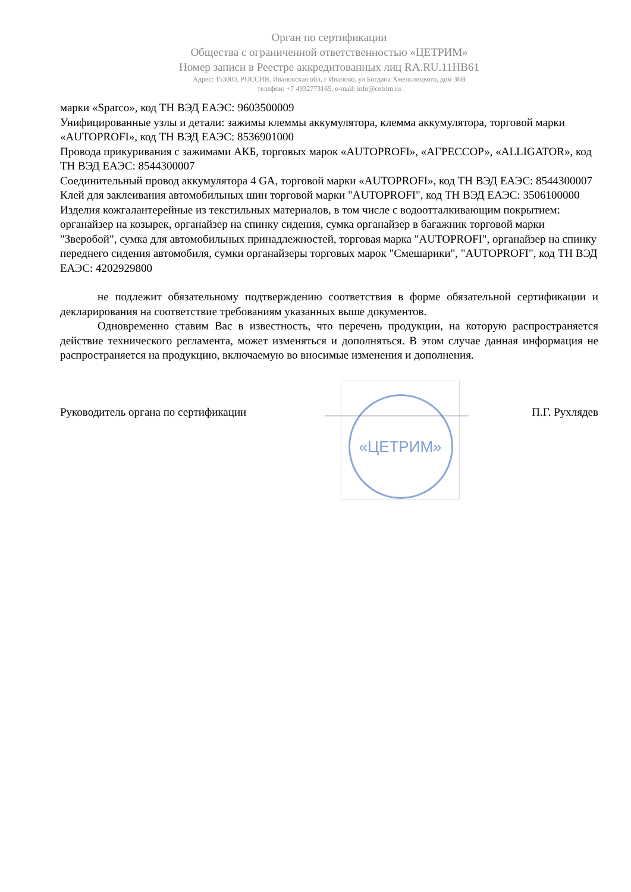Орган по сертификации
Общества с ограниченной ответственностью «ЦЕТРИМ»
Номер записи в Реестре аккредитованных лиц RA.RU.11НВ61
Адрес: 153000, РОССИЯ, Ивановская обл, г Иваново, ул Богдана Хмельницкого, дом 36В
телефон: +7 4932773165, e-mail: info@cetrim.ru
марки «Sparco», код ТН ВЭД ЕАЭС: 9603500009
Унифицированные узлы и детали: зажимы клеммы аккумулятора, клемма аккумулятора, торговой марки «AUTOPROFI», код ТН ВЭД ЕАЭС: 8536901000
Провода прикуривания с зажимами АКБ, торговых марок «AUTOPROFI», «АГРЕССОР», «ALLIGATOR», код ТН ВЭД ЕАЭС: 8544300007
Соединительный провод аккумулятора 4 GA, торговой марки «AUTOPROFI», код ТН ВЭД ЕАЭС: 8544300007
Клей для заклеивания автомобильных шин торговой марки "AUTOPROFI", код ТН ВЭД ЕАЭС: 3506100000
Изделия кожгалантерейные из текстильных материалов, в том числе с водоотталкивающим покрытием: органайзер на козырек, органайзер на спинку сидения, сумка органайзер в багажник торговой марки "Зверобой", сумка для автомобильных принадлежностей, торговая марка "AUTOPROFI", органайзер на спинку переднего сидения автомобиля, сумки органайзеры торговых марок "Смешарики", "AUTOPROFI", код ТН ВЭД ЕАЭС: 4202929800
не подлежит обязательному подтверждению соответствия в форме обязательной сертификации и декларирования на соответствие требованиям указанных выше документов.
Одновременно ставим Вас в известность, что перечень продукции, на которую распространяется действие технического регламента, может изменяться и дополняться. В этом случае данная информация не распространяется на продукцию, включаемую во вносимые изменения и дополнения.
Руководитель органа по сертификации
«ЦЕТРИМ»
П.Г. Рухлядев